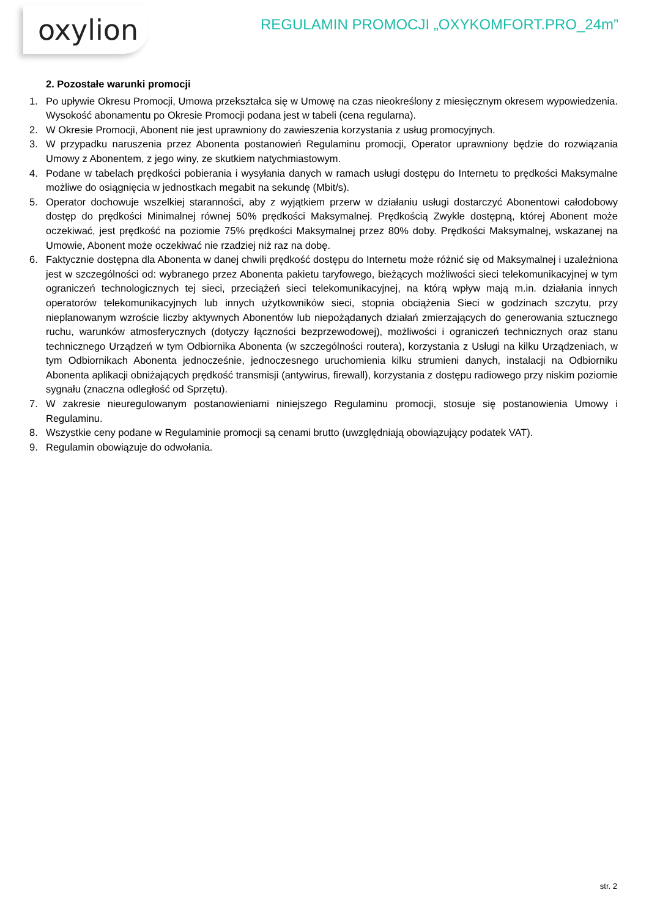oxylion
REGULAMIN PROMOCJI „OXYKOMFORT.PRO_24m”
2. Pozostałe warunki promocji
1. Po upływie Okresu Promocji, Umowa przekształca się w Umowę na czas nieokreślony z miesięcznym okresem wypowiedzenia. Wysokość abonamentu po Okresie Promocji podana jest w tabeli (cena regularna).
2. W Okresie Promocji, Abonent nie jest uprawniony do zawieszenia korzystania z usług promocyjnych.
3. W przypadku naruszenia przez Abonenta postanowień Regulaminu promocji, Operator uprawniony będzie do rozwiązania Umowy z Abonentem, z jego winy, ze skutkiem natychmiastowym.
4. Podane w tabelach prędkości pobierania i wysyłania danych w ramach usługi dostępu do Internetu to prędkości Maksymalne możliwe do osiągnięcia w jednostkach megabit na sekundę (Mbit/s).
5. Operator dochowuje wszelkiej staranności, aby z wyjątkiem przerw w działaniu usługi dostarczyć Abonentowi całodobowy dostęp do prędkości Minimalnej równej 50% prędkości Maksymalnej. Prędkością Zwykle dostępną, której Abonent może oczekiwać, jest prędkość na poziomie 75% prędkości Maksymalnej przez 80% doby. Prędkości Maksymalnej, wskazanej na Umowie, Abonent może oczekiwać nie rzadziej niż raz na dobę.
6. Faktycznie dostępna dla Abonenta w danej chwili prędkość dostępu do Internetu może różnić się od Maksymalnej i uzależniona jest w szczególności od: wybranego przez Abonenta pakietu taryfowego, bieżących możliwości sieci telekomunikacyjnej w tym ograniczeń technologicznych tej sieci, przeciążeń sieci telekomunikacyjnej, na którą wpływ mają m.in. działania innych operatorów telekomunikacyjnych lub innych użytkowników sieci, stopnia obciążenia Sieci w godzinach szczytu, przy nieplanowanym wzroście liczby aktywnych Abonentów lub niepożądanych działań zmierzających do generowania sztucznego ruchu, warunków atmosferycznych (dotyczy łączności bezprzewodowej), możliwości i ograniczeń technicznych oraz stanu technicznego Urządzeń w tym Odbiornika Abonenta (w szczególności routera), korzystania z Usługi na kilku Urządzeniach, w tym Odbiornikach Abonenta jednocześnie, jednoczesnego uruchomienia kilku strumieni danych, instalacji na Odbiorniku Abonenta aplikacji obniżających prędkość transmisji (antywirus, firewall), korzystania z dostępu radiowego przy niskim poziomie sygnału (znaczna odległość od Sprzętu).
7. W zakresie nieuregulowanym postanowieniami niniejszego Regulaminu promocji, stosuje się postanowienia Umowy i Regulaminu.
8. Wszystkie ceny podane w Regulaminie promocji są cenami brutto (uwzględniają obowiązujący podatek VAT).
9. Regulamin obowiązuje do odwołania.
str. 2